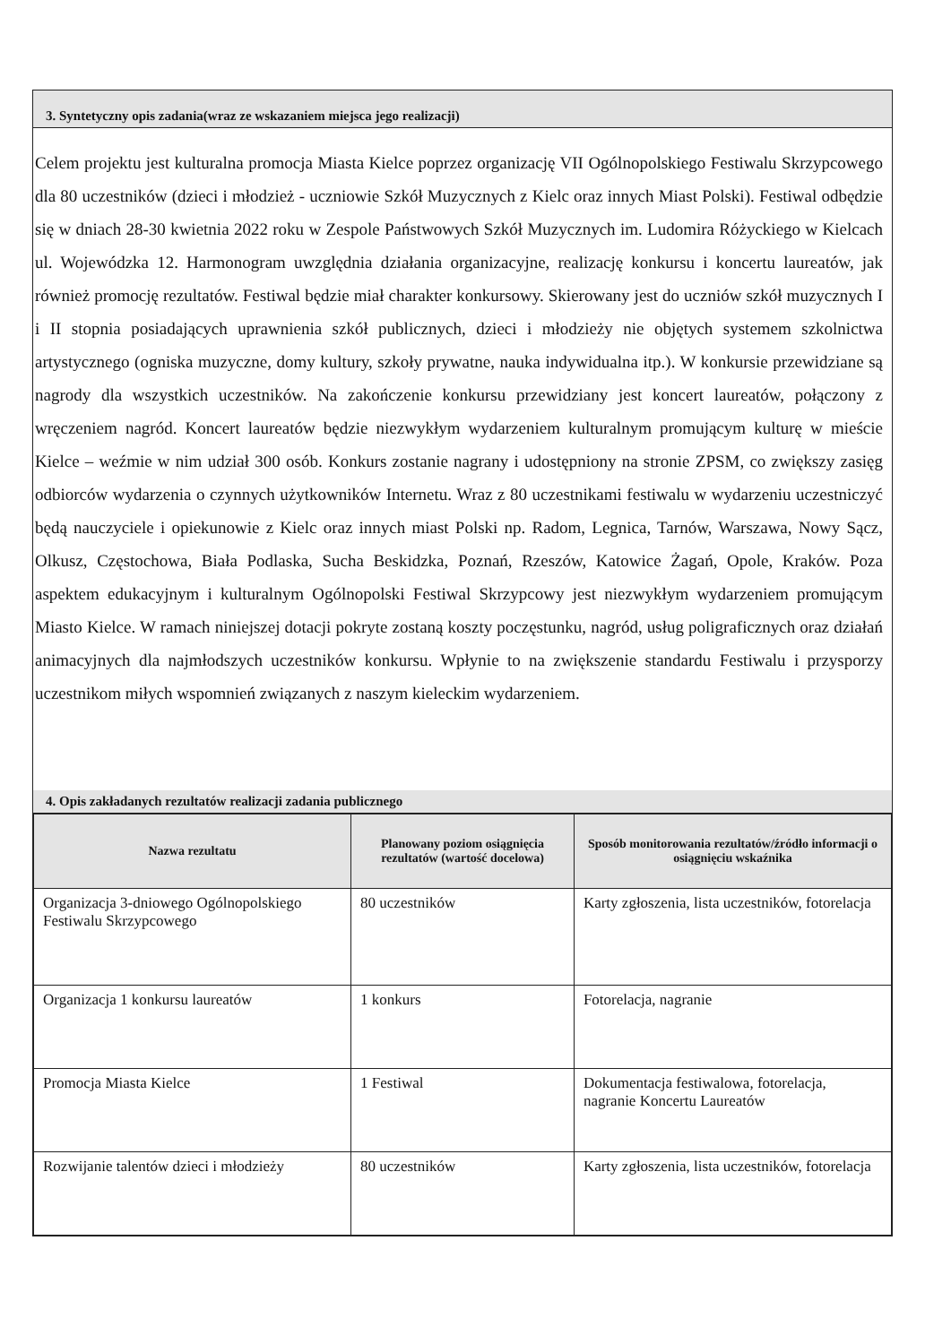3. Syntetyczny opis zadania(wraz ze wskazaniem miejsca jego realizacji)
Celem projektu jest kulturalna promocja Miasta Kielce poprzez organizację VII Ogólnopolskiego Festiwalu Skrzypcowego dla 80 uczestników (dzieci i młodzież - uczniowie Szkół Muzycznych z Kielc oraz innych Miast Polski). Festiwal odbędzie się w dniach 28-30 kwietnia 2022 roku w Zespole Państwowych Szkół Muzycznych im. Ludomira Różyckiego w Kielcach ul. Wojewódzka 12. Harmonogram uwzględnia działania organizacyjne, realizację konkursu i koncertu laureatów, jak również promocję rezultatów. Festiwal będzie miał charakter konkursowy. Skierowany jest do uczniów szkół muzycznych I i II stopnia posiadających uprawnienia szkół publicznych, dzieci i młodzieży nie objętych systemem szkolnictwa artystycznego (ogniska muzyczne, domy kultury, szkoły prywatne, nauka indywidualna itp.). W konkursie przewidziane są nagrody dla wszystkich uczestników. Na zakończenie konkursu przewidziany jest koncert laureatów, połączony z wręczeniem nagród. Koncert laureatów będzie niezwykłym wydarzeniem kulturalnym promującym kulturę w mieście Kielce – weźmie w nim udział 300 osób. Konkurs zostanie nagrany i udostępniony na stronie ZPSM, co zwiększy zasięg odbiorców wydarzenia o czynnych użytkowników Internetu. Wraz z 80 uczestnikami festiwalu w wydarzeniu uczestniczyć będą nauczyciele i opiekunowie z Kielc oraz innych miast Polski np. Radom, Legnica, Tarnów, Warszawa, Nowy Sącz, Olkusz, Częstochowa, Biała Podlaska, Sucha Beskidzka, Poznań, Rzeszów, Katowice Żagań, Opole, Kraków. Poza aspektem edukacyjnym i kulturalnym Ogólnopolski Festiwal Skrzypcowy jest niezwykłym wydarzeniem promującym Miasto Kielce. W ramach niniejszej dotacji pokryte zostaną koszty poczęstunku, nagród, usług poligraficznych oraz działań animacyjnych dla najmłodszych uczestników konkursu. Wpłynie to na zwiększenie standardu Festiwalu i przysporzy uczestnikom miłych wspomnień związanych z naszym kieleckim wydarzeniem.
4. Opis zakładanych rezultatów realizacji zadania publicznego
| Nazwa rezultatu | Planowany poziom osiągnięcia rezultatów (wartość docelowa) | Sposób monitorowania rezultatów/źródło informacji o osiągnięciu wskaźnika |
| --- | --- | --- |
| Organizacja 3-dniowego Ogólnopolskiego Festiwalu Skrzypcowego | 80 uczestników | Karty zgłoszenia, lista uczestników, fotorelacja |
| Organizacja 1 konkursu laureatów | 1 konkurs | Fotorelacja, nagranie |
| Promocja Miasta Kielce | 1 Festiwal | Dokumentacja festiwalowa, fotorelacja, nagranie Koncertu Laureatów |
| Rozwijanie talentów dzieci i młodzieży | 80 uczestników | Karty zgłoszenia, lista uczestników, fotorelacja |